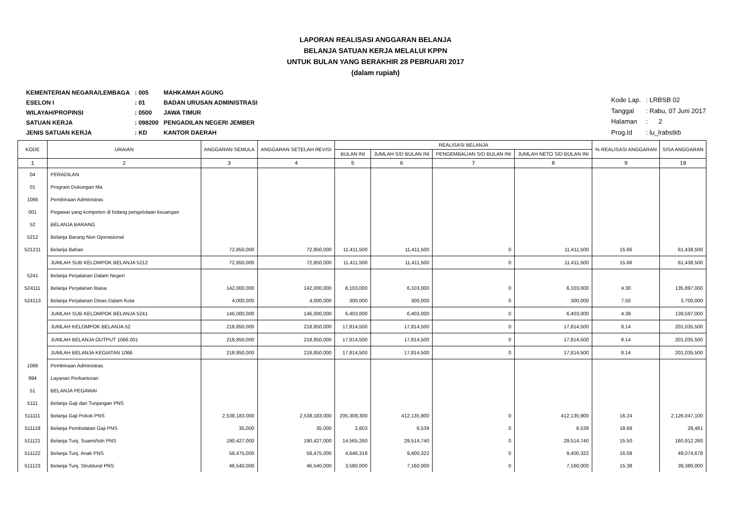LAPORAN REALISASI ANGGARAN BELANJA
BELANJA SATUAN KERJA MELALUI KPPN
UNTUK BULAN YANG BERAKHIR 28 PEBRUARI 2017
(dalam rupiah)
| KEMENTERIAN NEGARA/LEMBAGA | : 005 | MAHKAMAH AGUNG |
| ESELON I | : 01 | BADAN URUSAN ADMINISTRASI |
| WILAYAH/PROPINSI | : 0500 | JAWA TIMUR |
| SATUAN KERJA | : 098200 | PENGADILAN NEGERI JEMBER |
| JENIS SATUAN KERJA | : KD | KANTOR DAERAH |
| Kode Lap. | : LRBSB 02 |
| Tanggal | : Rabu, 07 Juni 2017 |
| Halaman | : 2 |
| Prog.Id | : lu_lrabstkb |
| KODE | URAIAN | ANGGARAN SEMULA | ANGGARAN SETELAH REVISI | REALISASI BELANJA | | | | % REALISASI ANGGARAN | SISA ANGGARAN |
| --- | --- | --- | --- | --- | --- | --- | --- | --- | --- |
| | | | | BULAN INI | JUMLAH S/D BULAN INI | PENGEMBALIAN S/D BULAN INI | JUMLAH NETO S/D BULAN INI | | |
| 1 | 2 | 3 | 4 | 5 | 6 | 7 | 8 | 9 | 10 |
| 04 | PERADILAN | | | | | | | | |
| 01 | Program Dukungan Ma | | | | | | | | |
| 1066 | Pembinaan Administras | | | | | | | | |
| 001 | Pegawai yang kompeten di bidang pengelolaan keuangan | | | | | | | | |
| 52 | BELANJA BARANG | | | | | | | | |
| 5212 | Belanja Barang Non Operasional | | | | | | | | |
| 521211 | Belanja Bahan | 72,850,000 | 72,850,000 | 11,411,500 | 11,411,500 | 0 | 11,411,500 | 15.66 | 61,438,500 |
| | JUMLAH SUB KELOMPOK BELANJA 5212 | 72,850,000 | 72,850,000 | 11,411,500 | 11,411,500 | 0 | 11,411,500 | 15.66 | 61,438,500 |
| 5241 | Belanja Perjalanan Dalam Negeri | | | | | | | | |
| 524111 | Belanja Perjalanan Biasa | 142,000,000 | 142,000,000 | 6,103,000 | 6,103,000 | 0 | 6,103,000 | 4.30 | 135,897,000 |
| 524113 | Belanja Perjalanan Dinas Dalam Kota | 4,000,000 | 4,000,000 | 300,000 | 300,000 | 0 | 300,000 | 7.50 | 3,700,000 |
| | JUMLAH SUB KELOMPOK BELANJA 5241 | 146,000,000 | 146,000,000 | 6,403,000 | 6,403,000 | 0 | 6,403,000 | 4.39 | 139,597,000 |
| | JUMLAH KELOMPOK BELANJA 52 | 218,850,000 | 218,850,000 | 17,814,500 | 17,814,500 | 0 | 17,814,500 | 8.14 | 201,035,500 |
| | JUMLAH BELANJA OUTPUT 1066.001 | 218,850,000 | 218,850,000 | 17,814,500 | 17,814,500 | 0 | 17,814,500 | 8.14 | 201,035,500 |
| | JUMLAH BELANJA KEGIATAN 1066 | 218,850,000 | 218,850,000 | 17,814,500 | 17,814,500 | 0 | 17,814,500 | 8.14 | 201,035,500 |
| 1066 | Pembinaan Administras | | | | | | | | |
| 994 | Layanan Perkantoran | | | | | | | | |
| 51 | BELANJA PEGAWAI | | | | | | | | |
| 5111 | Belanja Gaji dan Tunjangan PNS | | | | | | | | |
| 511111 | Belanja Gaji Pokok PNS | 2,538,183,000 | 2,538,183,000 | 205,309,300 | 412,135,900 | 0 | 412,135,900 | 16.24 | 2,126,047,100 |
| 511119 | Belanja Pembulatan Gaji PNS | 35,000 | 35,000 | 2,603 | 6,539 | 0 | 6,539 | 18.68 | 28,461 |
| 511121 | Belanja Tunj. Suami/Istri PNS | 190,427,000 | 190,427,000 | 14,565,260 | 29,514,740 | 0 | 29,514,740 | 15.50 | 160,912,260 |
| 511122 | Belanja Tunj. Anak PNS | 58,475,000 | 58,475,000 | 4,646,318 | 9,400,322 | 0 | 9,400,322 | 16.08 | 49,074,678 |
| 511123 | Belanja Tunj. Struktural PNS | 46,540,000 | 46,540,000 | 3,580,000 | 7,160,000 | 0 | 7,160,000 | 15.38 | 39,380,000 |